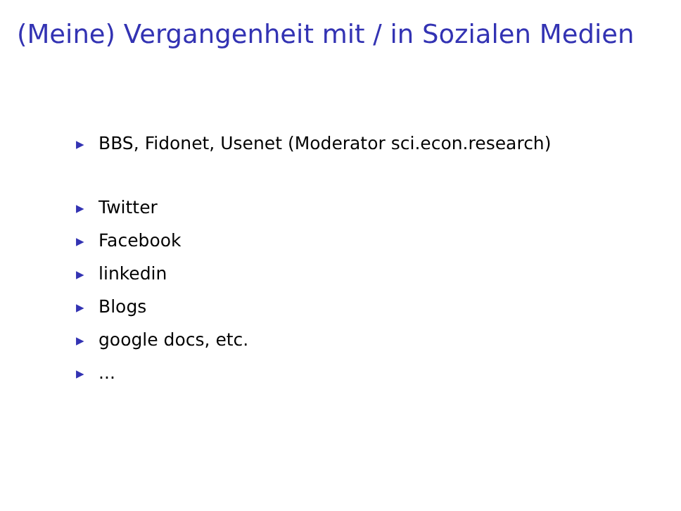(Meine) Vergangenheit mit / in Sozialen Medien
▶ BBS, Fidonet, Usenet (Moderator sci.econ.research)
▶ Twitter
▶ Facebook
▶ linkedin
▶ Blogs
▶ google docs, etc.
▶...